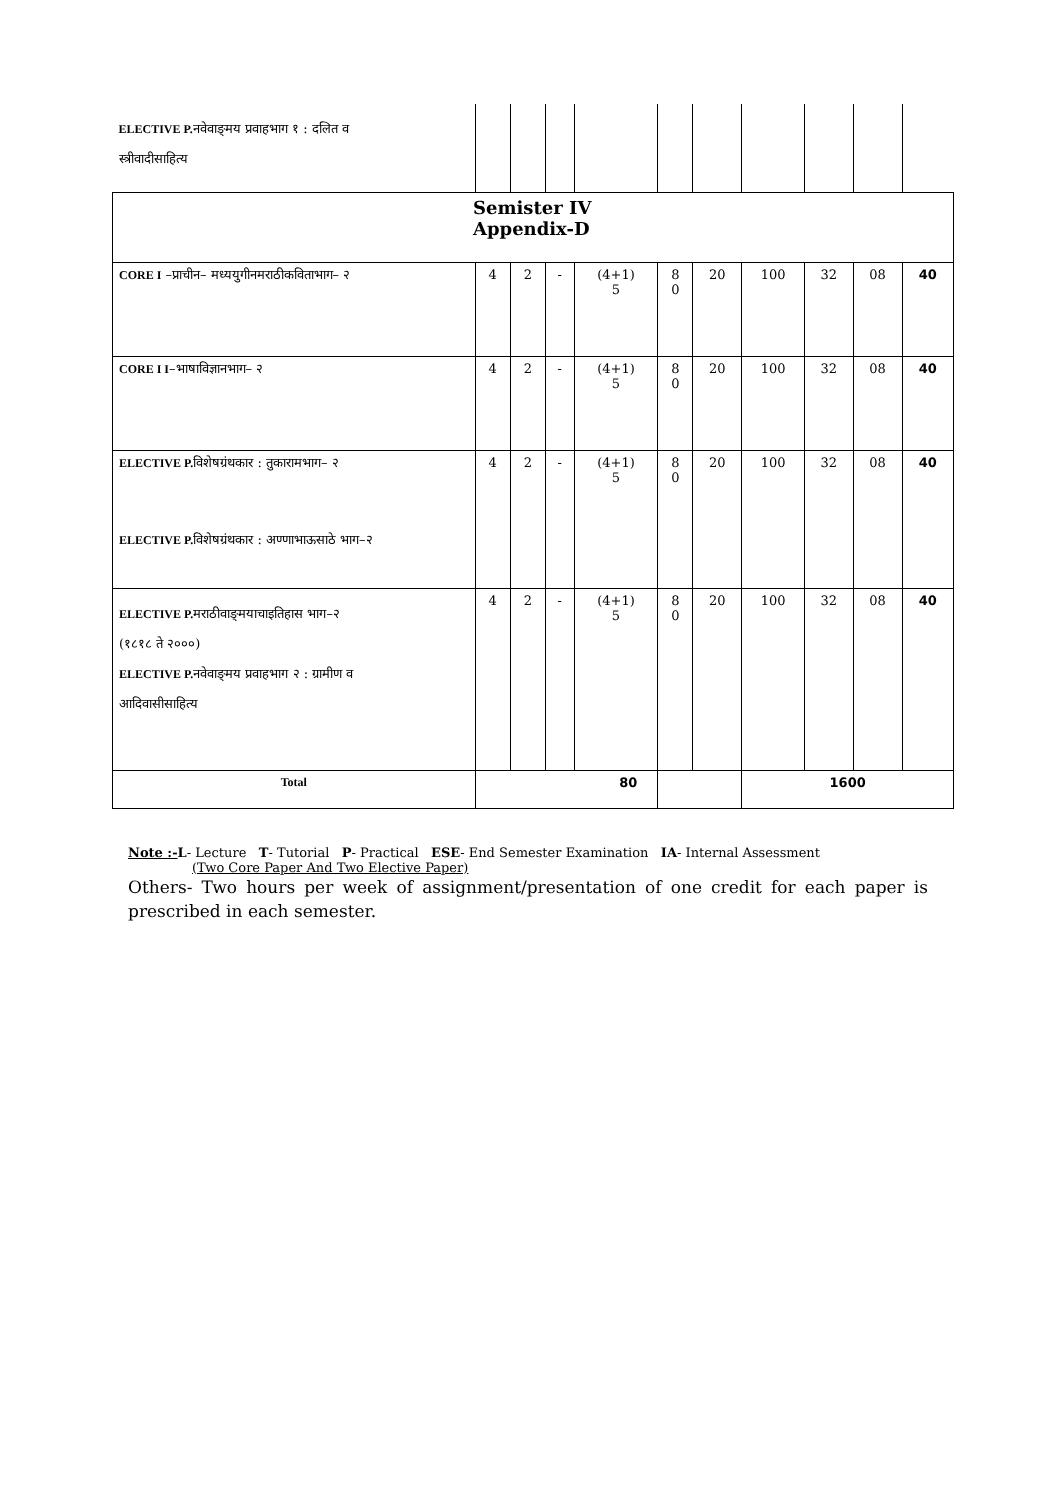| ELECTIVE P. नवेवाङ्‌मय प्रवाहभाग १ : दलित व स्त्रीवादीसाहित्य | | | | | | | | | | |
| Semister IV Appendix-D | | | | | | | | | | |
| CORE I –प्राचीन– मध्ययुगीनमराठीकविताभाग– २ | 4 | 2 | - | (4+1) 5 | 8 0 | 20 | 100 | 32 | 08 | 40 |
| CORE I I –भाषाविज्ञानभाग– २ | 4 | 2 | - | (4+1) 5 | 8 0 | 20 | 100 | 32 | 08 | 40 |
| ELECTIVE P. विशेषग्रंथकार : तुकारामभाग– २ ELECTIVE P. विशेषग्रंथकार : अण्णाभाऊसाठे भाग–२ | 4 | 2 | - | (4+1) 5 | 8 0 | 20 | 100 | 32 | 08 | 40 |
| ELECTIVE P. मराठीवाङ्‌मयाचाइतिहास भाग–२ (१८१८ ते २०००) ELECTIVE P. नवेवाङ्‌मय प्रवाहभाग २ : ग्रामीण व आदिवासीसाहित्य | 4 | 2 | - | (4+1) 5 | 8 0 | 20 | 100 | 32 | 08 | 40 |
| Total | 80 | | | | | | 1600 | | | |
Note :-L- Lecture T- Tutorial P- Practical ESE- End Semester Examination IA- Internal Assessment
(Two Core Paper And Two Elective Paper)
Others- Two hours per week of assignment/presentation of one credit for each paper is prescribed in each semester.